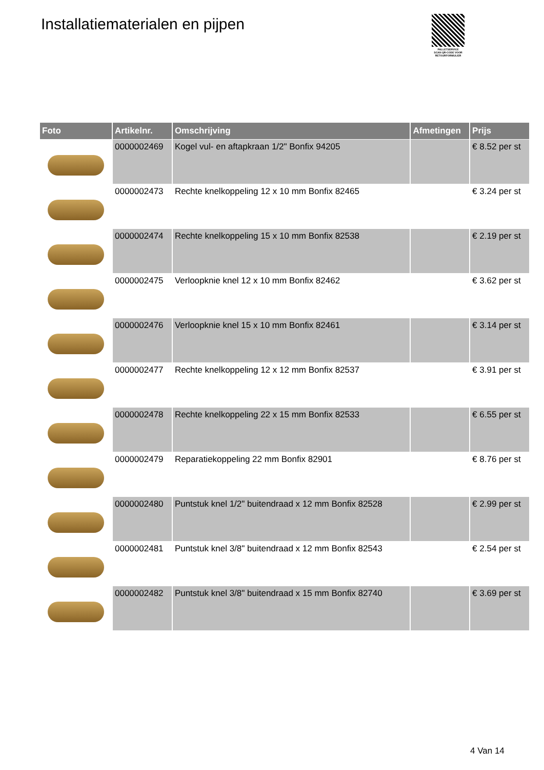Installatiematerialen en pijpen
PALLETSERVICE
SCAN QR-CODE VOOR RETOURFORMULIER
| Foto | Artikelnr. | Omschrijving | Afmetingen | Prijs |
| --- | --- | --- | --- | --- |
| | 0000002469 | Kogel vul- en aftapkraan 1/2" Bonfix 94205 | | € 8.52 per st |
| | 0000002473 | Rechte knelkoppeling 12 x 10 mm Bonfix 82465 | | € 3.24 per st |
| | 0000002474 | Rechte knelkoppeling 15 x 10 mm Bonfix 82538 | | € 2.19 per st |
| | 0000002475 | Verloopknie knel 12 x 10 mm Bonfix 82462 | | € 3.62 per st |
| | 0000002476 | Verloopknie knel 15 x 10 mm Bonfix 82461 | | € 3.14 per st |
| | 0000002477 | Rechte knelkoppeling 12 x 12 mm Bonfix 82537 | | € 3.91 per st |
| | 0000002478 | Rechte knelkoppeling 22 x 15 mm Bonfix 82533 | | € 6.55 per st |
| | 0000002479 | Reparatiekoppeling 22 mm Bonfix 82901 | | € 8.76 per st |
| | 0000002480 | Puntstuk knel 1/2" buitendraad x 12 mm Bonfix 82528 | | € 2.99 per st |
| | 0000002481 | Puntstuk knel 3/8" buitendraad x 12 mm Bonfix 82543 | | € 2.54 per st |
| | 0000002482 | Puntstuk knel 3/8" buitendraad x 15 mm Bonfix 82740 | | € 3.69 per st |
4 Van 14